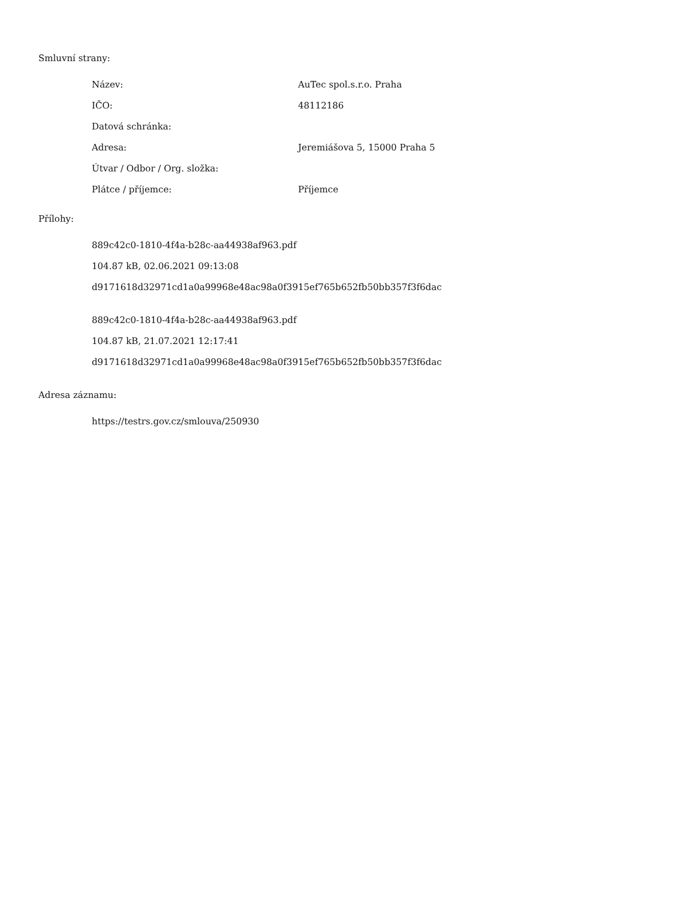Smluvní strany:
| Název: | AuTec spol.s.r.o. Praha |
| IČO: | 48112186 |
| Datová schránka: | |
| Adresa: | Jeremiášova 5, 15000 Praha 5 |
| Útvar / Odbor / Org. složka: | |
| Plátce / příjemce: | Příjemce |
Přílohy:
889c42c0-1810-4f4a-b28c-aa44938af963.pdf
104.87 kB, 02.06.2021 09:13:08
d9171618d32971cd1a0a99968e48ac98a0f3915ef765b652fb50bb357f3f6dac
889c42c0-1810-4f4a-b28c-aa44938af963.pdf
104.87 kB, 21.07.2021 12:17:41
d9171618d32971cd1a0a99968e48ac98a0f3915ef765b652fb50bb357f3f6dac
Adresa záznamu:
https://testrs.gov.cz/smlouva/250930